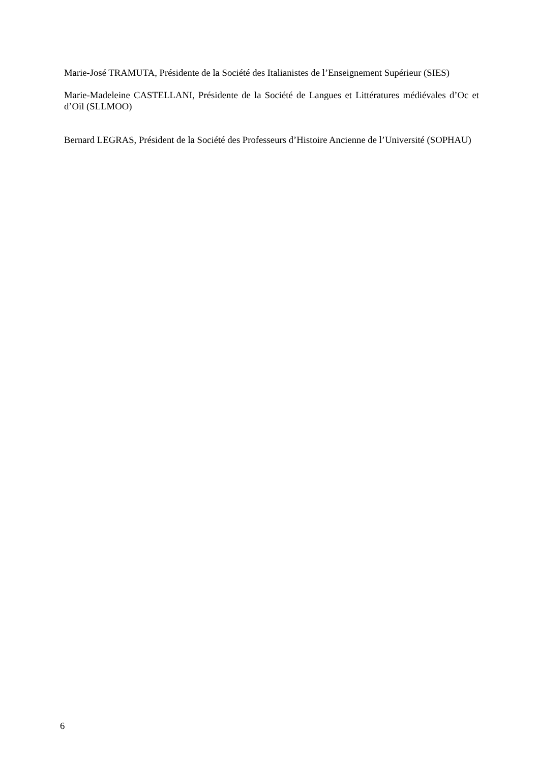Marie-José TRAMUTA, Présidente de la Société des Italianistes de l’Enseignement Supérieur (SIES)
Marie-Madeleine CASTELLANI, Présidente de la Société de Langues et Littératures médiévales d’Oc et d’Oïl (SLLMOO)
Bernard LEGRAS, Président de la Société des Professeurs d’Histoire Ancienne de l’Université (SOPHAU)
6